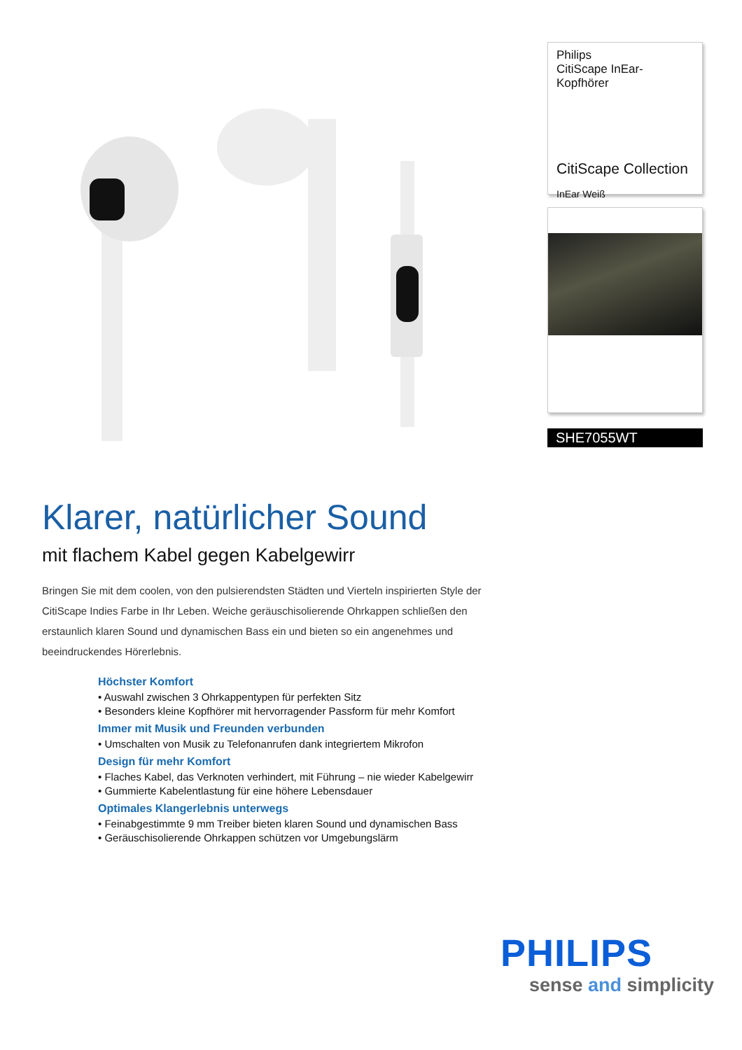Philips
CitiScape InEar-Kopfhörer
CitiScape Collection
InEar Weiß
SHE7055WT
Klarer, natürlicher Sound
mit flachem Kabel gegen Kabelgewirr
Bringen Sie mit dem coolen, von den pulsierendsten Städten und Vierteln inspirierten Style der CitiScape Indies Farbe in Ihr Leben. Weiche geräuschisolierende Ohrkappen schließen den erstaunlich klaren Sound und dynamischen Bass ein und bieten so ein angenehmes und beeindruckendes Hörerlebnis.
Höchster Komfort
• Auswahl zwischen 3 Ohrkappentypen für perfekten Sitz
• Besonders kleine Kopfhörer mit hervorragender Passform für mehr Komfort
Immer mit Musik und Freunden verbunden
• Umschalten von Musik zu Telefonanrufen dank integriertem Mikrofon
Design für mehr Komfort
• Flaches Kabel, das Verknoten verhindert, mit Führung – nie wieder Kabelgewirr
• Gummierte Kabelentlastung für eine höhere Lebensdauer
Optimales Klangerlebnis unterwegs
• Feinabgestimmte 9 mm Treiber bieten klaren Sound und dynamischen Bass
• Geräuschisolierende Ohrkappen schützen vor Umgebungslärm
PHILIPS
sense and simplicity